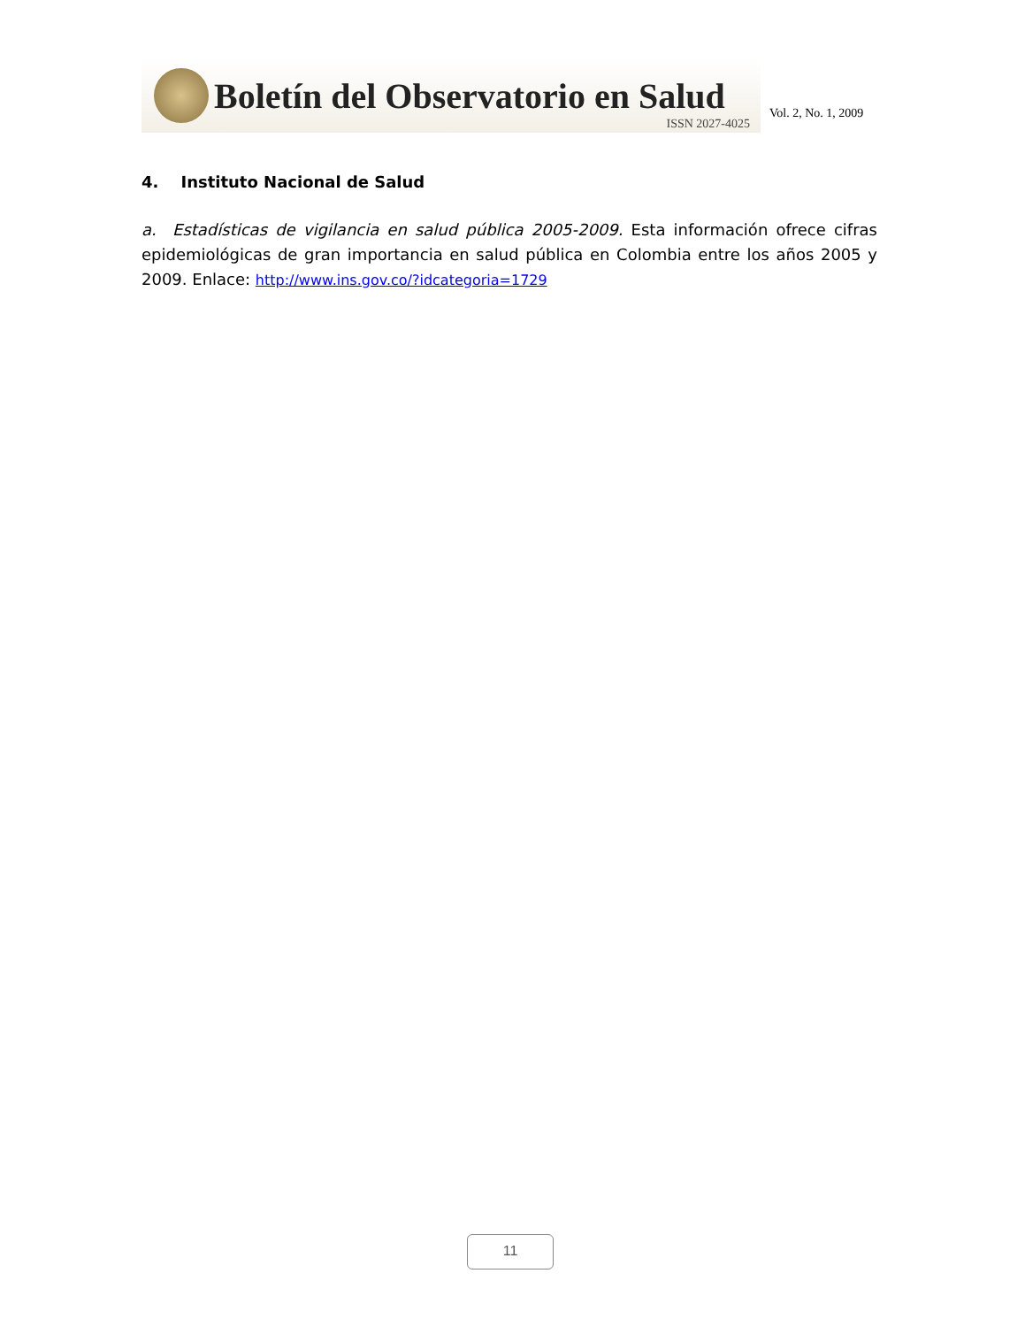Boletín del Observatorio en Salud
ISSN 2027-4025
Vol. 2, No. 1, 2009
4. Instituto Nacional de Salud
a. Estadísticas de vigilancia en salud pública 2005-2009. Esta información ofrece cifras epidemiológicas de gran importancia en salud pública en Colombia entre los años 2005 y 2009. Enlace: http://www.ins.gov.co/?idcategoria=1729
11